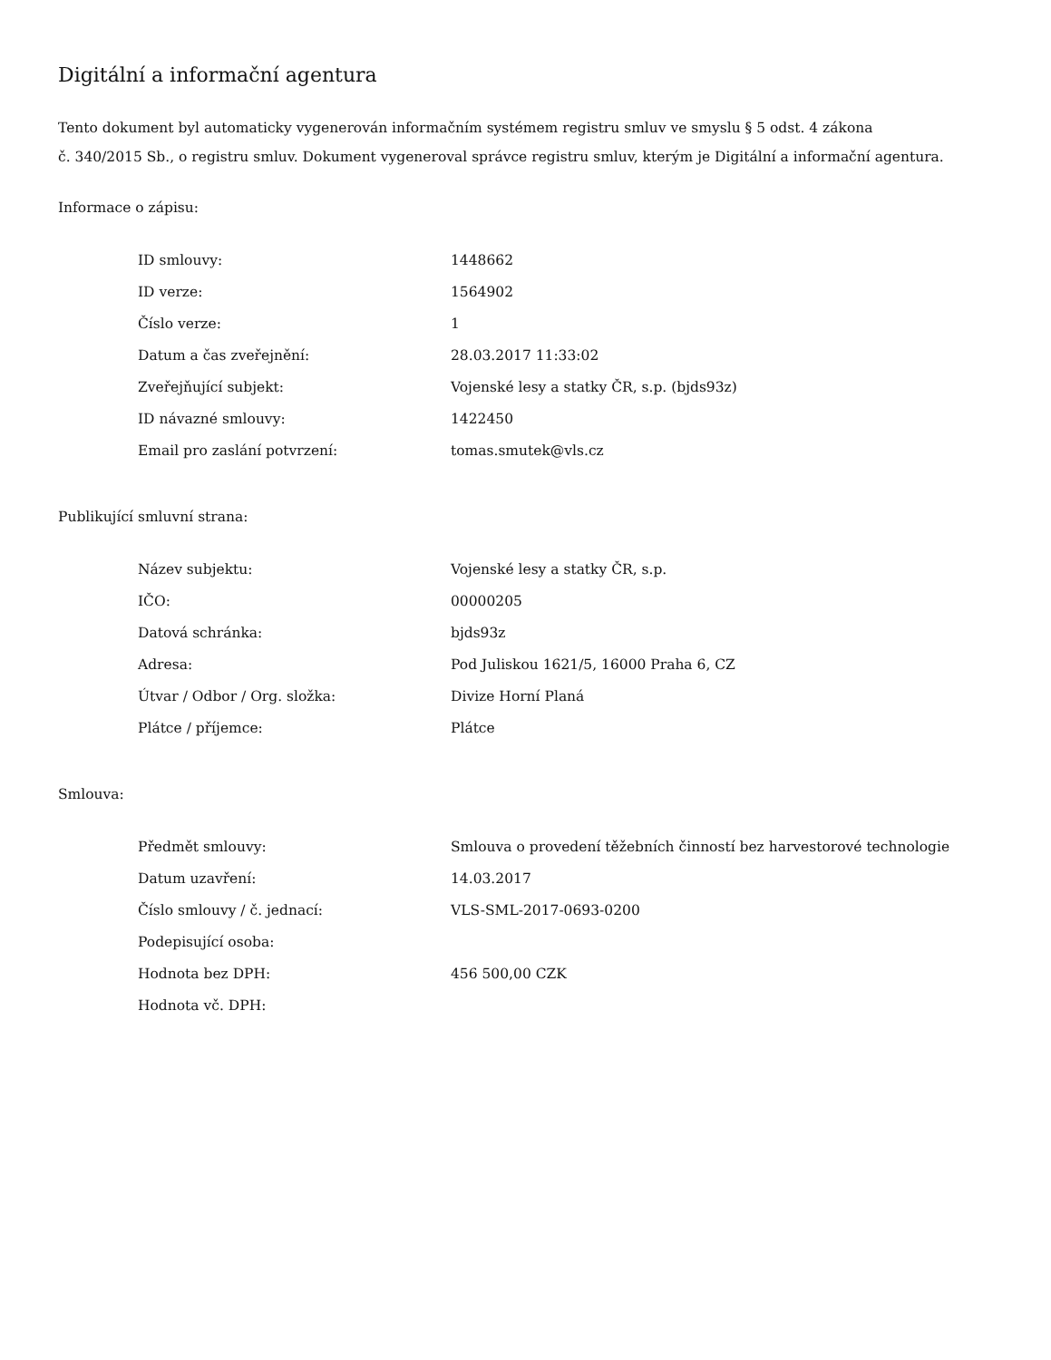Digitální a informační agentura
Tento dokument byl automaticky vygenerován informačním systémem registru smluv ve smyslu § 5 odst. 4 zákona
č. 340/2015 Sb., o registru smluv. Dokument vygeneroval správce registru smluv, kterým je Digitální a informační agentura.
Informace o zápisu:
| ID smlouvy: | 1448662 |
| ID verze: | 1564902 |
| Číslo verze: | 1 |
| Datum a čas zveřejnění: | 28.03.2017 11:33:02 |
| Zveřejňující subjekt: | Vojenské lesy a statky ČR, s.p. (bjds93z) |
| ID návazné smlouvy: | 1422450 |
| Email pro zaslání potvrzení: | tomas.smutek@vls.cz |
Publikující smluvní strana:
| Název subjektu: | Vojenské lesy a statky ČR, s.p. |
| IČO: | 00000205 |
| Datová schránka: | bjds93z |
| Adresa: | Pod Juliskou 1621/5, 16000 Praha 6, CZ |
| Útvar / Odbor / Org. složka: | Divize Horní Planá |
| Plátce / příjemce: | Plátce |
Smlouva:
| Předmět smlouvy: | Smlouva o provedení těžebních činností bez harvestorové technologie |
| Datum uzavření: | 14.03.2017 |
| Číslo smlouvy / č. jednací: | VLS-SML-2017-0693-0200 |
| Podepisující osoba: | |
| Hodnota bez DPH: | 456 500,00 CZK |
| Hodnota vč. DPH: | |